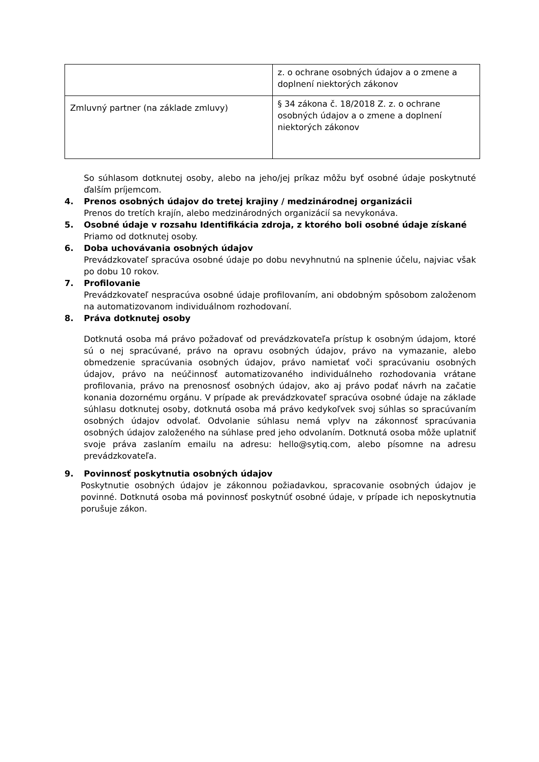| | z. o ochrane osobných údajov a o zmene a doplnení niektorých zákonov |
| Zmluvný partner (na základe zmluvy) | § 34 zákona č. 18/2018 Z. z. o ochrane osobných údajov a o zmene a doplnení niektorých zákonov |
So súhlasom dotknutej osoby, alebo na jeho/jej príkaz môžu byť osobné údaje poskytnuté ďalším príjemcom.
4. Prenos osobných údajov do tretej krajiny / medzinárodnej organizácii
Prenos do tretích krajín, alebo medzinárodných organizácií sa nevykonáva.
5. Osobné údaje v rozsahu Identifikácia zdroja, z ktorého boli osobné údaje získané
Priamo od dotknutej osoby.
6. Doba uchovávania osobných údajov
Prevádzkovateľ spracúva osobné údaje po dobu nevyhnutnú na splnenie účelu, najviac však po dobu 10 rokov.
7. Profilovanie
Prevádzkovateľ nespracúva osobné údaje profilovaním, ani obdobným spôsobom založenom na automatizovanom individuálnom rozhodovaní.
8. Práva dotknutej osoby
Dotknutá osoba má právo požadovať od prevádzkovateľa prístup k osobným údajom, ktoré sú o nej spracúvané, právo na opravu osobných údajov, právo na vymazanie, alebo obmedzenie spracúvania osobných údajov, právo namietať voči spracúvaniu osobných údajov, právo na neúčinnosť automatizovaného individuálneho rozhodovania vrátane profilovania, právo na prenosnosť osobných údajov, ako aj právo podať návrh na začatie konania dozornému orgánu. V prípade ak prevádzkovateľ spracúva osobné údaje na základe súhlasu dotknutej osoby, dotknutá osoba má právo kedykoľvek svoj súhlas so spracúvaním osobných údajov odvolať. Odvolanie súhlasu nemá vplyv na zákonnosť spracúvania osobných údajov založeného na súhlase pred jeho odvolaním. Dotknutá osoba môže uplatniť svoje práva zaslaním emailu na adresu: hello@sytiq.com, alebo písomne na adresu prevádzkovateľa.
9. Povinnosť poskytnutia osobných údajov
Poskytnutie osobných údajov je zákonnou požiadavkou, spracovanie osobných údajov je povinné. Dotknutá osoba má povinnosť poskytnúť osobné údaje, v prípade ich neposkytnutia porušuje zákon.